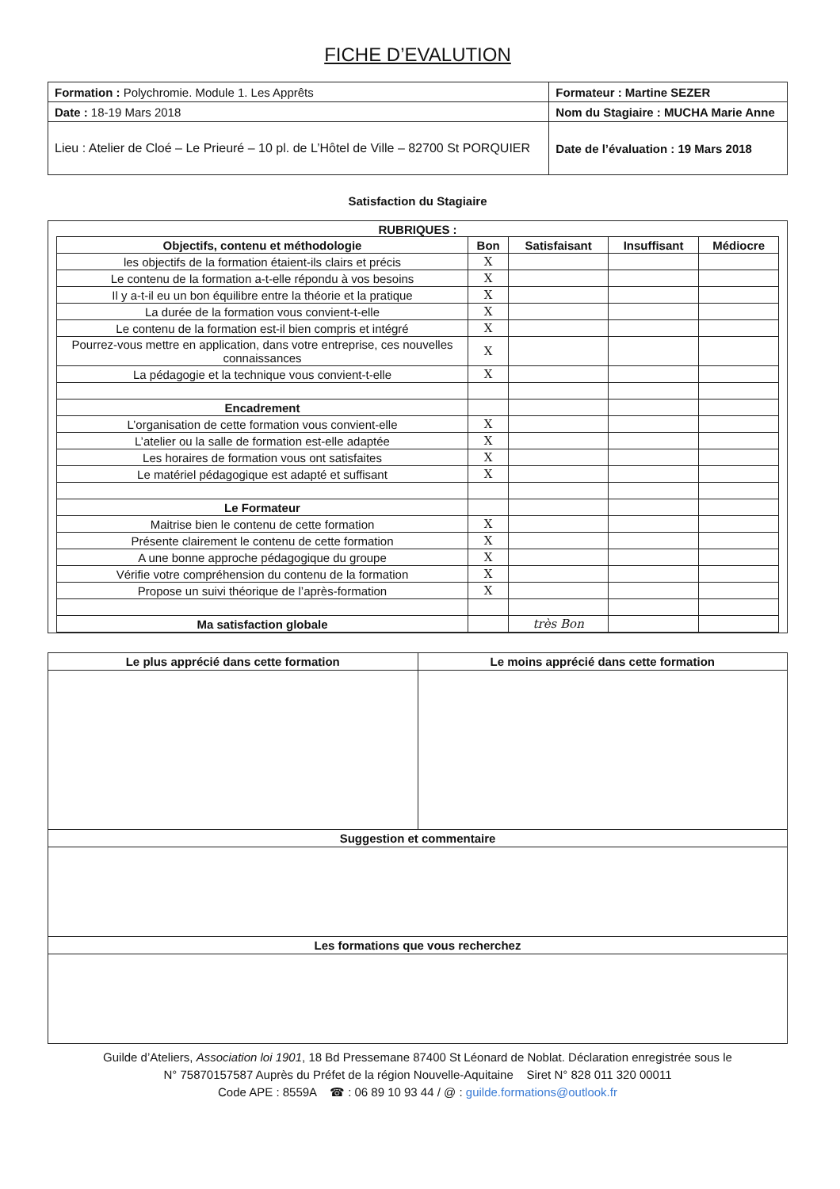FICHE D’EVALUTION
| Formation : Polychromie. Module 1. Les Apprêts | Formateur : Martine SEZER |
| Date : 18-19 Mars 2018 | Nom du Stagiaire : MUCHA Marie Anne |
| Lieu : Atelier de Cloé – Le Prieuré – 10 pl. de L’Hôtel de Ville – 82700 St PORQUIER | Date de l’évaluation : 19 Mars 2018 |
Satisfaction du Stagiaire
RUBRIQUES :
| Objectifs, contenu et méthodologie | Bon | Satisfaisant | Insuffisant | Médiocre |
| --- | --- | --- | --- | --- |
| les objectifs de la formation étaient-ils clairs et précis | X | | | |
| Le contenu de la formation a-t-elle répondu à vos besoins | X | | | |
| Il y a-t-il eu un bon équilibre entre la théorie et la pratique | X | | | |
| La durée de la formation vous convient-t-elle | X | | | |
| Le contenu de la formation est-il bien compris et intégré | X | | | |
| Pourrez-vous mettre en application, dans votre entreprise, ces nouvelles connaissances | X | | | |
| La pédagogie et la technique vous convient-t-elle | X | | | |
| Encadrement | | | | |
| L’organisation de cette formation vous convient-elle | X | | | |
| L’atelier ou la salle de formation est-elle adaptée | X | | | |
| Les horaires de formation vous ont satisfaites | X | | | |
| Le matériel pédagogique est adapté et suffisant | X | | | |
| Le Formateur | | | | |
| Maitrise bien le contenu de cette formation | X | | | |
| Présente clairement le contenu de cette formation | X | | | |
| A une bonne approche pédagogique du groupe | X | | | |
| Vérifie votre compréhension du contenu de la formation | X | | | |
| Propose un suivi théorique de l’après-formation | X | | | |
| Ma satisfaction globale | | très Bon | | |
| Le plus apprécié dans cette formation | Le moins apprécié dans cette formation |
| --- | --- |
| Suggestion et commentaire | |
| Les formations que vous recherchez | |
Guilde d’Ateliers, Association loi 1901, 18 Bd Pressemane 87400 St Léonard de Noblat. Déclaration enregistrée sous le
N° 75870157587 Auprès du Préfet de la région Nouvelle-Aquitaine Siret N° 828 011 320 00011
Code APE : 8559A ☎ : 06 89 10 93 44 / @ : guilde.formations@outlook.fr